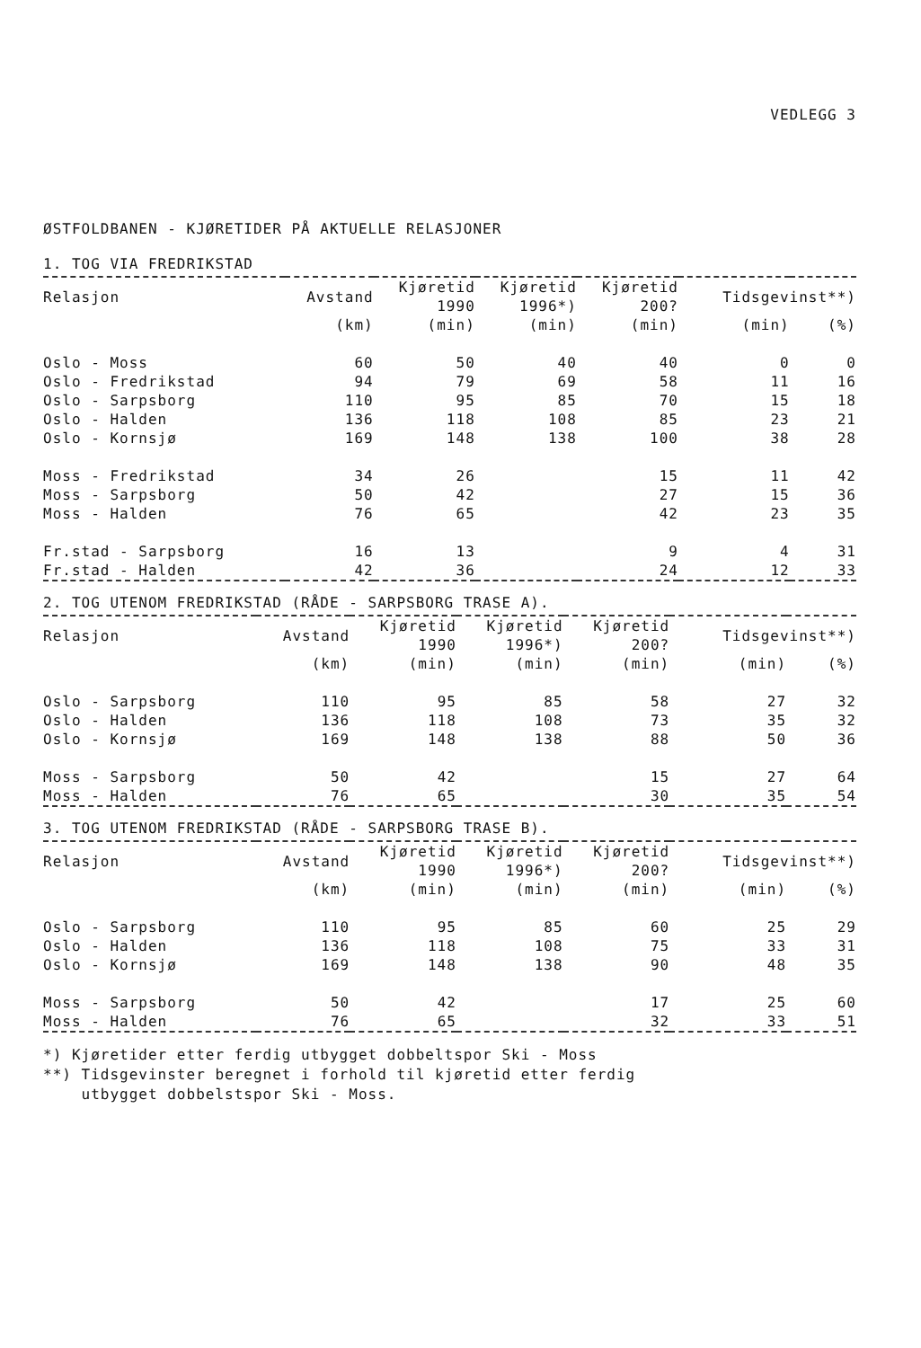VEDLEGG 3
ØSTFOLDBANEN - KJØRETIDER PÅ AKTUELLE RELASJONER
1. TOG VIA FREDRIKSTAD
| Relasjon | Avstand | Kjøretid 1990 | Kjøretid 1996*) | Kjøretid 200? | Tidsgevinst**) | |
| --- | --- | --- | --- | --- | --- | --- |
| | (km) | (min) | (min) | (min) | (min) | (%) |
| Oslo - Moss | 60 | 50 | 40 | 40 | 0 | 0 |
| Oslo - Fredrikstad | 94 | 79 | 69 | 58 | 11 | 16 |
| Oslo - Sarpsborg | 110 | 95 | 85 | 70 | 15 | 18 |
| Oslo - Halden | 136 | 118 | 108 | 85 | 23 | 21 |
| Oslo - Kornsjø | 169 | 148 | 138 | 100 | 38 | 28 |
| Moss - Fredrikstad | 34 | 26 | | 15 | 11 | 42 |
| Moss - Sarpsborg | 50 | 42 | | 27 | 15 | 36 |
| Moss - Halden | 76 | 65 | | 42 | 23 | 35 |
| Fr.stad - Sarpsborg | 16 | 13 | | 9 | 4 | 31 |
| Fr.stad - Halden | 42 | 36 | | 24 | 12 | 33 |
2. TOG UTENOM FREDRIKSTAD (RÅDE - SARPSBORG TRASE A).
| Relasjon | Avstand | Kjøretid 1990 | Kjøretid 1996*) | Kjøretid 200? | Tidsgevinst**) | |
| --- | --- | --- | --- | --- | --- | --- |
| | (km) | (min) | (min) | (min) | (min) | (%) |
| Oslo - Sarpsborg | 110 | 95 | 85 | 58 | 27 | 32 |
| Oslo - Halden | 136 | 118 | 108 | 73 | 35 | 32 |
| Oslo - Kornsjø | 169 | 148 | 138 | 88 | 50 | 36 |
| Moss - Sarpsborg | 50 | 42 | | 15 | 27 | 64 |
| Moss - Halden | 76 | 65 | | 30 | 35 | 54 |
3. TOG UTENOM FREDRIKSTAD (RÅDE - SARPSBORG TRASE B).
| Relasjon | Avstand | Kjøretid 1990 | Kjøretid 1996*) | Kjøretid 200? | Tidsgevinst**) | |
| --- | --- | --- | --- | --- | --- | --- |
| | (km) | (min) | (min) | (min) | (min) | (%) |
| Oslo - Sarpsborg | 110 | 95 | 85 | 60 | 25 | 29 |
| Oslo - Halden | 136 | 118 | 108 | 75 | 33 | 31 |
| Oslo - Kornsjø | 169 | 148 | 138 | 90 | 48 | 35 |
| Moss - Sarpsborg | 50 | 42 | | 17 | 25 | 60 |
| Moss - Halden | 76 | 65 | | 32 | 33 | 51 |
*) Kjøretider etter ferdig utbygget dobbeltspor Ski - Moss
**) Tidsgevinster beregnet i forhold til kjøretid etter ferdig
utbygget dobbelstspor Ski - Moss.